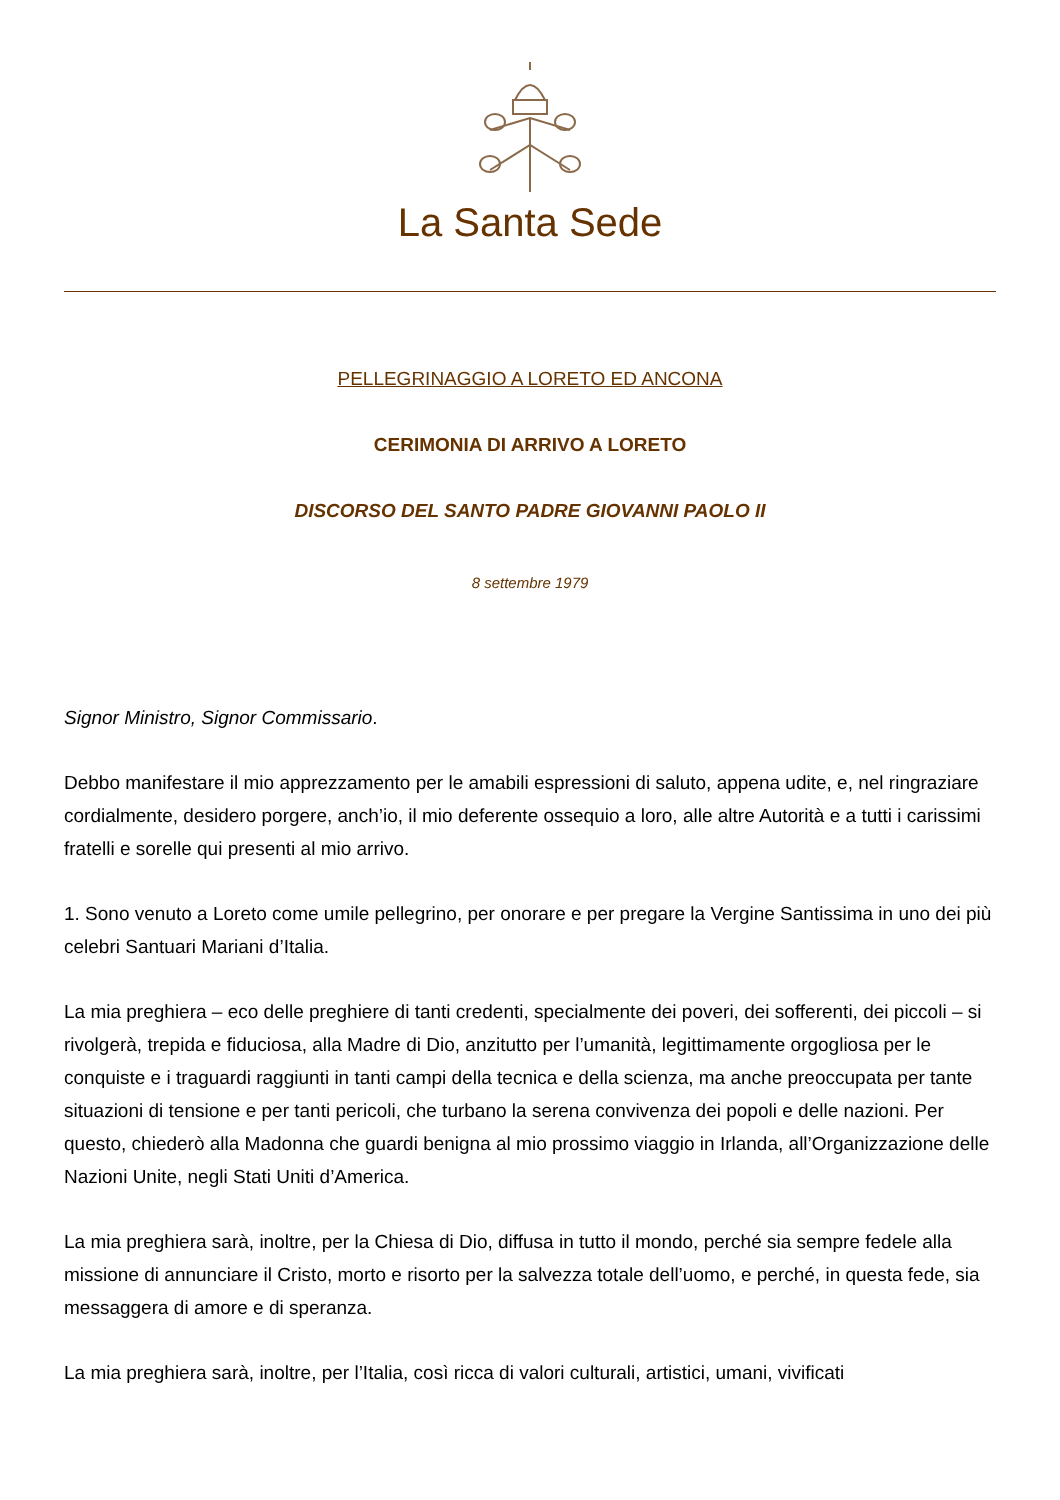La Santa Sede
PELLEGRINAGGIO A LORETO ED ANCONA
CERIMONIA DI ARRIVO A LORETO
DISCORSO DEL SANTO PADRE GIOVANNI PAOLO II
8 settembre 1979
Signor Ministro, Signor Commissario.
Debbo manifestare il mio apprezzamento per le amabili espressioni di saluto, appena udite, e, nel ringraziare cordialmente, desidero porgere, anch’io, il mio deferente ossequio a loro, alle altre Autorità e a tutti i carissimi fratelli e sorelle qui presenti al mio arrivo.
1. Sono venuto a Loreto come umile pellegrino, per onorare e per pregare la Vergine Santissima in uno dei più celebri Santuari Mariani d’Italia.
La mia preghiera – eco delle preghiere di tanti credenti, specialmente dei poveri, dei sofferenti, dei piccoli – si rivolgerà, trepida e fiduciosa, alla Madre di Dio, anzitutto per l’umanità, legittimamente orgogliosa per le conquiste e i traguardi raggiunti in tanti campi della tecnica e della scienza, ma anche preoccupata per tante situazioni di tensione e per tanti pericoli, che turbano la serena convivenza dei popoli e delle nazioni. Per questo, chiederò alla Madonna che guardi benigna al mio prossimo viaggio in Irlanda, all’Organizzazione delle Nazioni Unite, negli Stati Uniti d’America.
La mia preghiera sarà, inoltre, per la Chiesa di Dio, diffusa in tutto il mondo, perché sia sempre fedele alla missione di annunciare il Cristo, morto e risorto per la salvezza totale dell’uomo, e perché, in questa fede, sia messaggera di amore e di speranza.
La mia preghiera sarà, inoltre, per l’Italia, così ricca di valori culturali, artistici, umani, vivificati